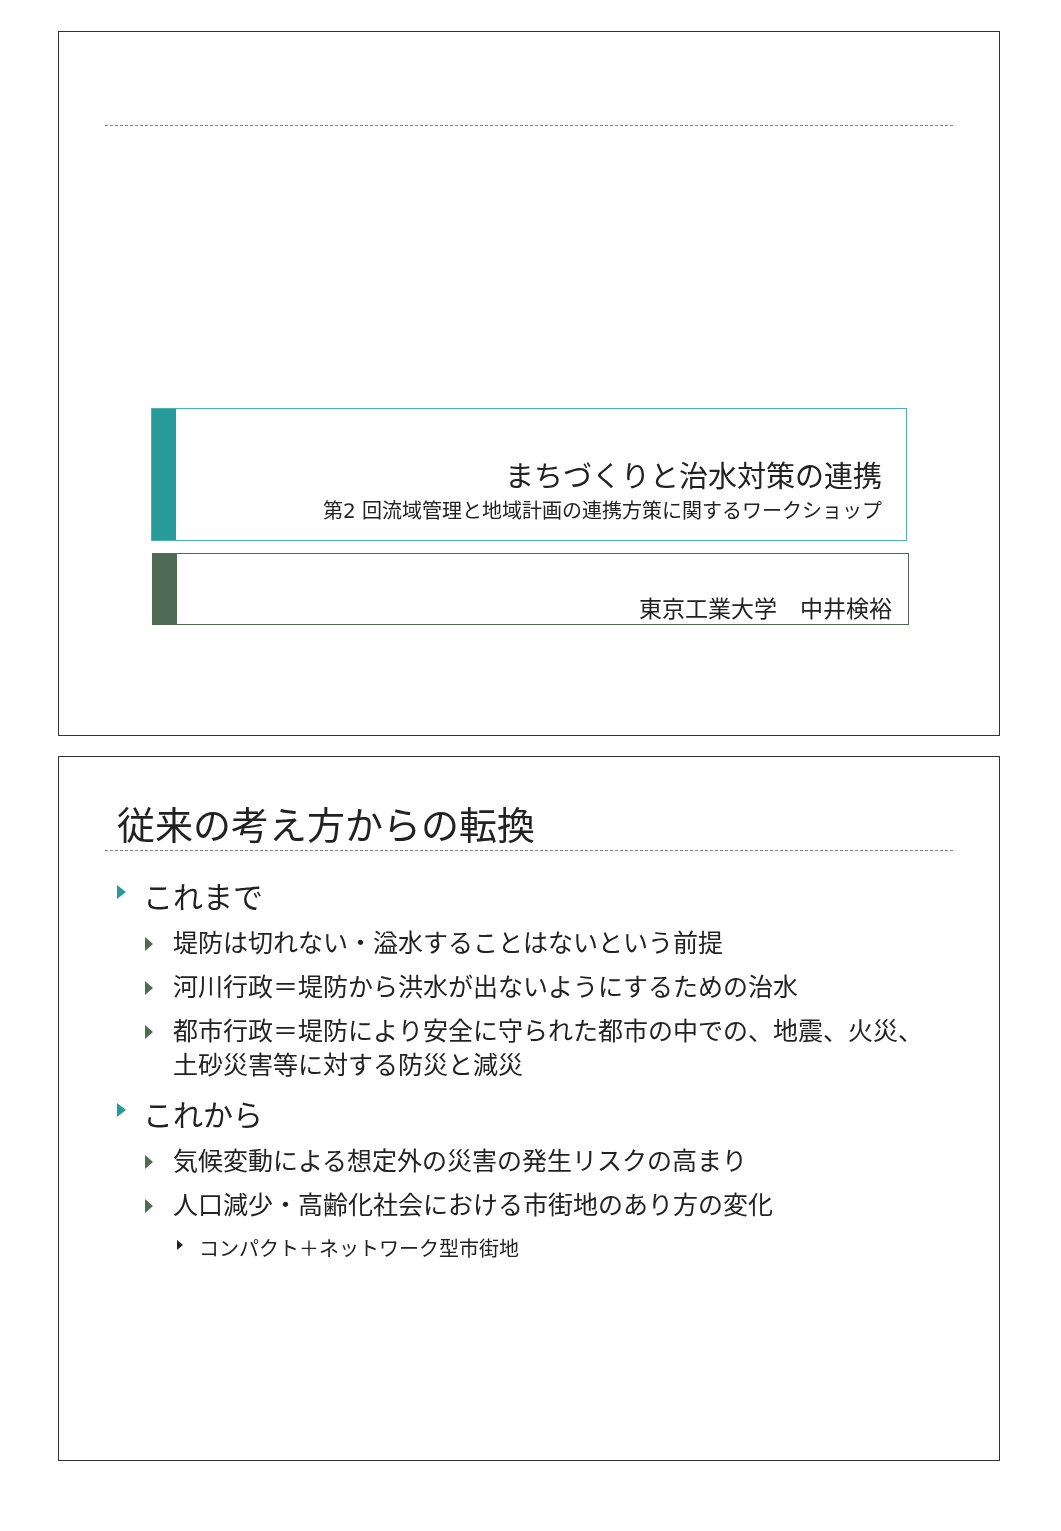まちづくりと治水対策の連携
第2 回流域管理と地域計画の連携方策に関するワークショップ
東京工業大学　中井検裕
従来の考え方からの転換
これまで
堤防は切れない・溢水することはないという前提
河川行政＝堤防から洪水が出ないようにするための治水
都市行政＝堤防により安全に守られた都市の中での、地震、火災、土砂災害等に対する防災と減災
これから
気候変動による想定外の災害の発生リスクの高まり
人口減少・高齢化社会における市街地のあり方の変化
コンパクト＋ネットワーク型市街地